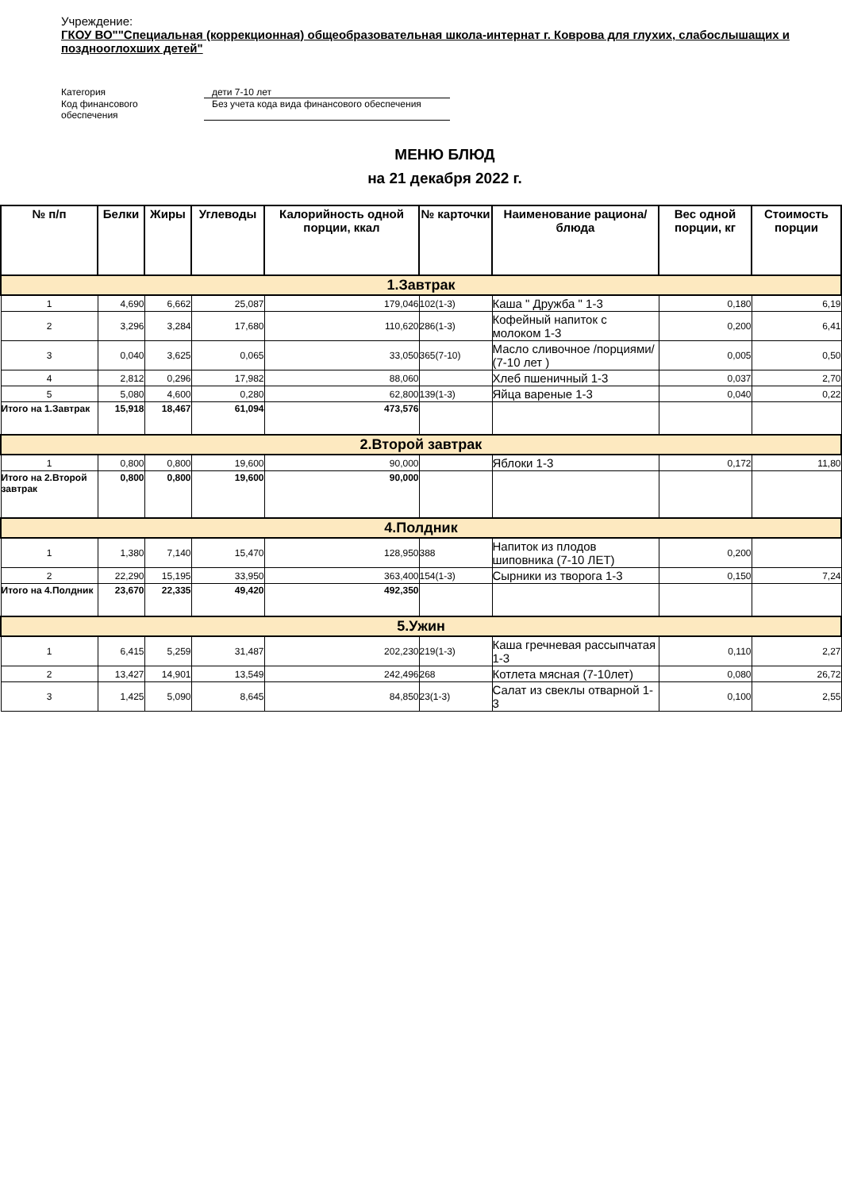Учреждение:
ГКОУ ВО""Специальная (коррекционная) общеобразовательная школа-интернат г. Коврова для глухих, слабослышащих и позднооглохших детей"
Категория дети 7-10 лет
Код финансового
обеспечения Без учета кода вида финансового обеспечения
МЕНЮ БЛЮД
на 21 декабря 2022 г.
| № п/п | Белки | Жиры | Углеводы | Калорийность одной порции, ккал | № карточки | Наименование рациона/ блюда | Вес одной порции, кг | Стоимость порции |
| --- | --- | --- | --- | --- | --- | --- | --- | --- |
| 1.Завтрак | | | | | | | | |
| 1 | 4,690 | 6,662 | 25,087 | 179,046 | 102(1-3) | Каша " Дружба " 1-3 | 0,180 | 6,19 |
| 2 | 3,296 | 3,284 | 17,680 | 110,620 | 286(1-3) | Кофейный напиток с молоком 1-3 | 0,200 | 6,41 |
| 3 | 0,040 | 3,625 | 0,065 | 33,050 | 365(7-10) | Масло сливочное /порциями/ (7-10 лет ) | 0,005 | 0,50 |
| 4 | 2,812 | 0,296 | 17,982 | 88,060 | | Хлеб пшеничный 1-3 | 0,037 | 2,70 |
| 5 | 5,080 | 4,600 | 0,280 | 62,800 | 139(1-3) | Яйца вареные 1-3 | 0,040 | 0,22 |
| Итого на 1.Завтрак | 15,918 | 18,467 | 61,094 | 473,576 | | | | |
| 2.Второй завтрак | | | | | | | | |
| 1 | 0,800 | 0,800 | 19,600 | 90,000 | | Яблоки 1-3 | 0,172 | 11,80 |
| Итого на 2.Второй завтрак | 0,800 | 0,800 | 19,600 | 90,000 | | | | |
| 4.Полдник | | | | | | | | |
| 1 | 1,380 | 7,140 | 15,470 | 128,950 | 388 | Напиток из плодов шиповника (7-10 ЛЕТ) | 0,200 | |
| 2 | 22,290 | 15,195 | 33,950 | 363,400 | 154(1-3) | Сырники из творога 1-3 | 0,150 | 7,24 |
| Итого на 4.Полдник | 23,670 | 22,335 | 49,420 | 492,350 | | | | |
| 5.Ужин | | | | | | | | |
| 1 | 6,415 | 5,259 | 31,487 | 202,230 | 219(1-3) | Каша гречневая рассыпчатая 1-3 | 0,110 | 2,27 |
| 2 | 13,427 | 14,901 | 13,549 | 242,496 | 268 | Котлета мясная (7-10лет) | 0,080 | 26,72 |
| 3 | 1,425 | 5,090 | 8,645 | 84,850 | 23(1-3) | Салат из свеклы отварной 1-3 | 0,100 | 2,55 |